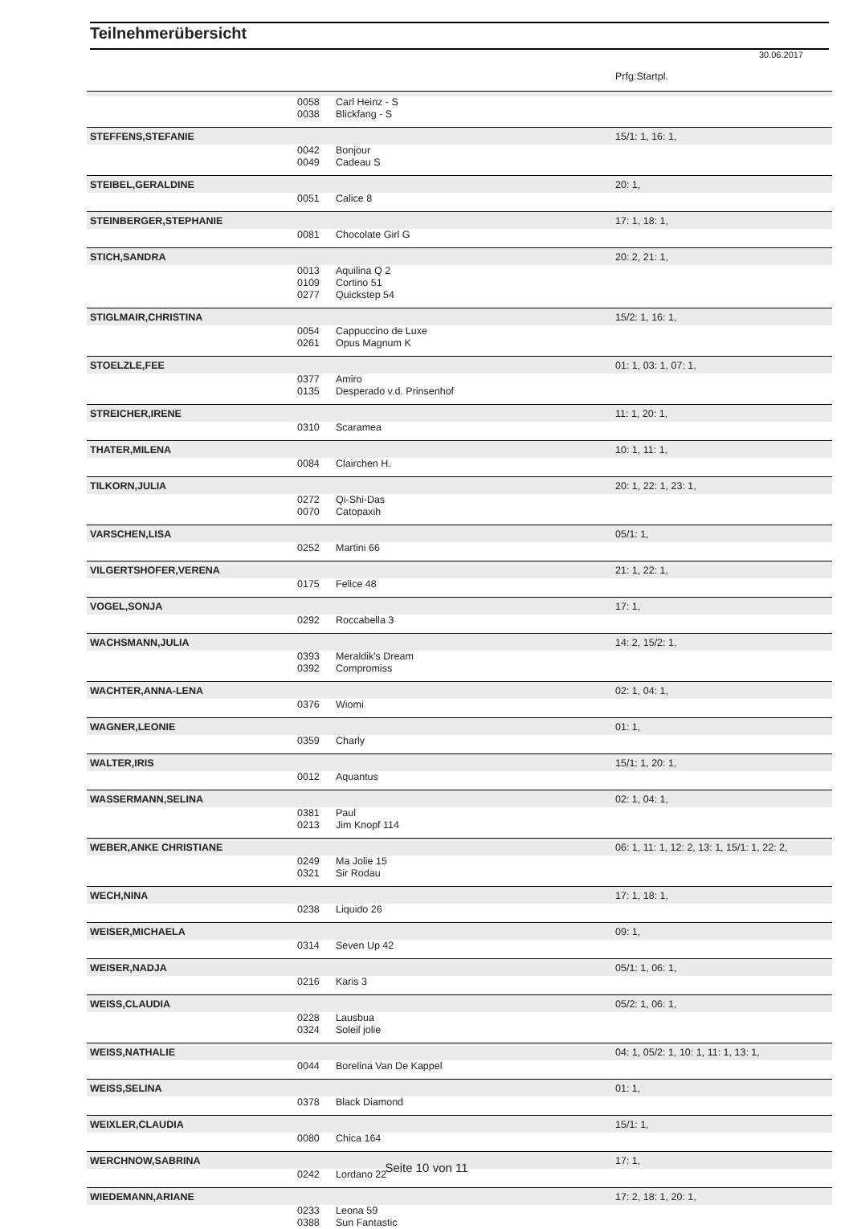Teilnehmerübersicht
30.06.2017
| | | | Prfg:Startpl. |
| | 0058 0038 | Carl Heinz - S Blickfang - S | |
| STEFFENS,STEFANIE | | | 15/1: 1, 16: 1, |
| | 0042 0049 | Bonjour Cadeau S | |
| STEIBEL,GERALDINE | | | 20: 1, |
| | 0051 | Calice 8 | |
| STEINBERGER,STEPHANIE | | | 17: 1, 18: 1, |
| | 0081 | Chocolate Girl G | |
| STICH,SANDRA | | | 20: 2, 21: 1, |
| | 0013 0109 0277 | Aquilina Q 2 Cortino 51 Quickstep 54 | |
| STIGLMAIR,CHRISTINA | | | 15/2: 1, 16: 1, |
| | 0054 0261 | Cappuccino de Luxe Opus Magnum K | |
| STOELZLE,FEE | | | 01: 1, 03: 1, 07: 1, |
| | 0377 0135 | Amiro Desperado v.d. Prinsenhof | |
| STREICHER,IRENE | | | 11: 1, 20: 1, |
| | 0310 | Scaramea | |
| THATER,MILENA | | | 10: 1, 11: 1, |
| | 0084 | Clairchen H. | |
| TILKORN,JULIA | | | 20: 1, 22: 1, 23: 1, |
| | 0272 0070 | Qi-Shi-Das Catopaxih | |
| VARSCHEN,LISA | | | 05/1: 1, |
| | 0252 | Martini 66 | |
| VILGERTSHOFER,VERENA | | | 21: 1, 22: 1, |
| | 0175 | Felice 48 | |
| VOGEL,SONJA | | | 17: 1, |
| | 0292 | Roccabella 3 | |
| WACHSMANN,JULIA | | | 14: 2, 15/2: 1, |
| | 0393 0392 | Meraldik's Dream Compromiss | |
| WACHTER,ANNA-LENA | | | 02: 1, 04: 1, |
| | 0376 | Wiomi | |
| WAGNER,LEONIE | | | 01: 1, |
| | 0359 | Charly | |
| WALTER,IRIS | | | 15/1: 1, 20: 1, |
| | 0012 | Aquantus | |
| WASSERMANN,SELINA | | | 02: 1, 04: 1, |
| | 0381 0213 | Paul Jim Knopf 114 | |
| WEBER,ANKE CHRISTIANE | | | 06: 1, 11: 1, 12: 2, 13: 1, 15/1: 1, 22: 2, |
| | 0249 0321 | Ma Jolie 15 Sir Rodau | |
| WECH,NINA | | | 17: 1, 18: 1, |
| | 0238 | Liquido 26 | |
| WEISER,MICHAELA | | | 09: 1, |
| | 0314 | Seven Up 42 | |
| WEISER,NADJA | | | 05/1: 1, 06: 1, |
| | 0216 | Karis 3 | |
| WEISS,CLAUDIA | | | 05/2: 1, 06: 1, |
| | 0228 0324 | Lausbua Soleil jolie | |
| WEISS,NATHALIE | | | 04: 1, 05/2: 1, 10: 1, 11: 1, 13: 1, |
| | 0044 | Borelina Van De Kappel | |
| WEISS,SELINA | | | 01: 1, |
| | 0378 | Black Diamond | |
| WEIXLER,CLAUDIA | | | 15/1: 1, |
| | 0080 | Chica 164 | |
| WERCHNOW,SABRINA | | | 17: 1, |
| | 0242 | Lordano 22 | |
| WIEDEMANN,ARIANE | | | 17: 2, 18: 1, 20: 1, |
| | 0233 0388 | Leona 59 Sun Fantastic | |
Seite 10 von 11